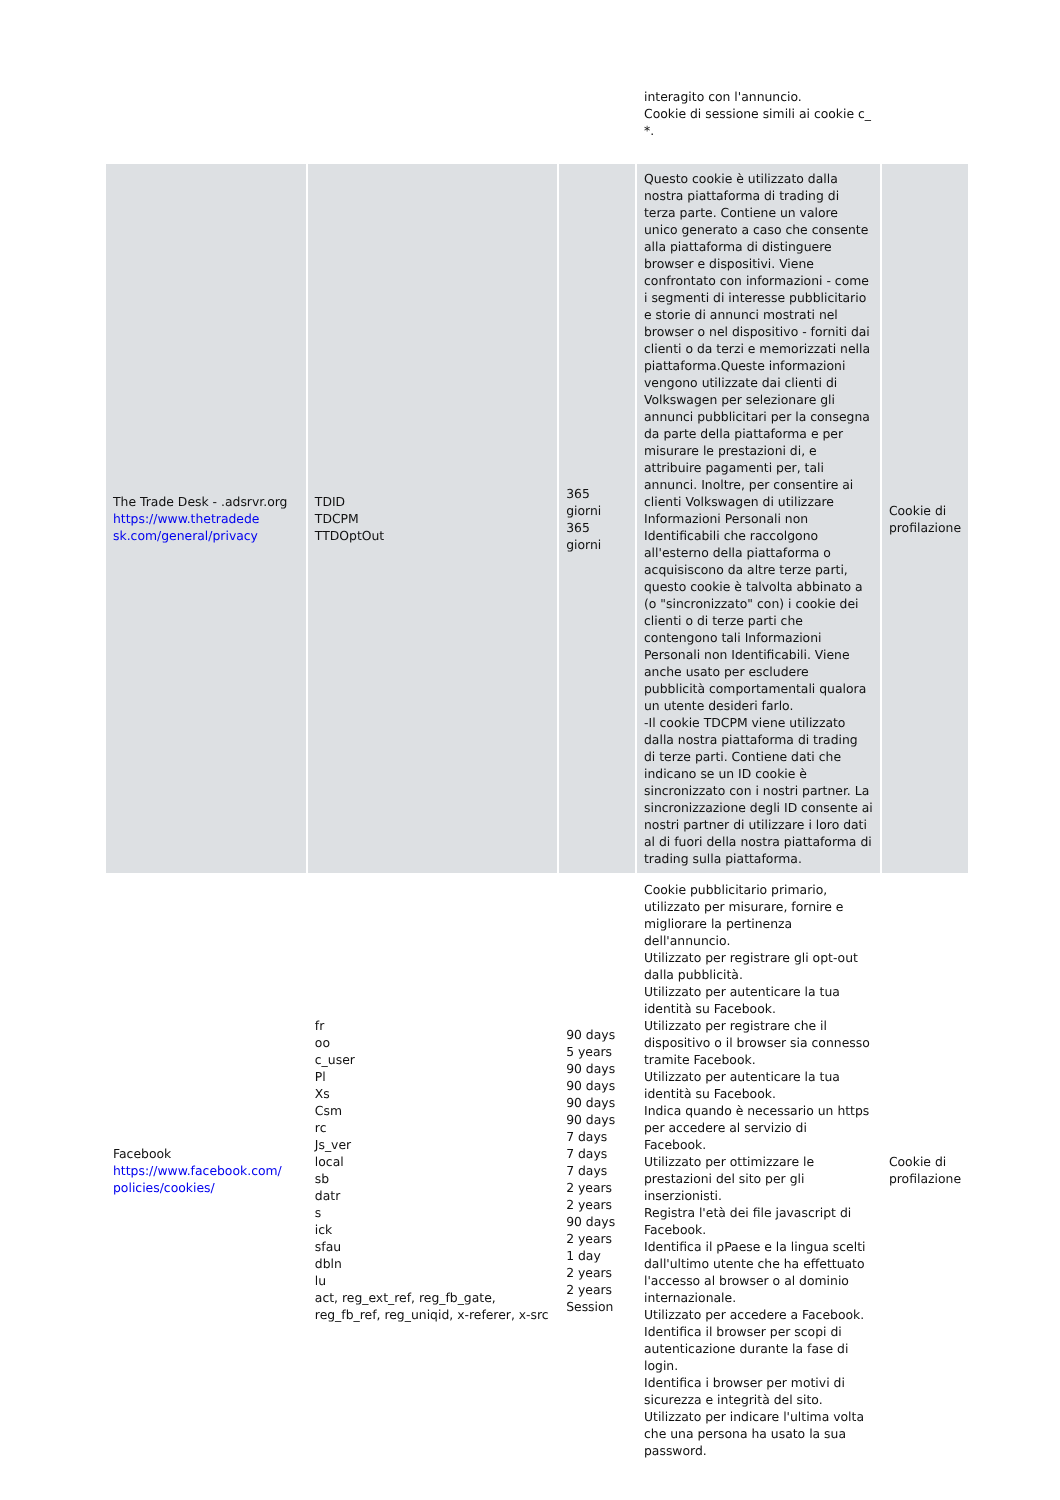| | | | interagito con l'annuncio. Cookie di sessione simili ai cookie c_ *. | |
| The Trade Desk - .adsrvr.org https://www.thetradede sk.com/general/privacy | TDID TDCPM TTDOptOut | 365 giorni 365 giorni | Questo cookie è utilizzato dalla nostra piattaforma di trading di terza parte. Contiene un valore unico generato a caso che consente alla piattaforma di distinguere browser e dispositivi. Viene confrontato con informazioni - come i segmenti di interesse pubblicitario e storie di annunci mostrati nel browser o nel dispositivo - forniti dai clienti o da terzi e memorizzati nella piattaforma.Queste informazioni vengono utilizzate dai clienti di Volkswagen per selezionare gli annunci pubblicitari per la consegna da parte della piattaforma e per misurare le prestazioni di, e attribuire pagamenti per, tali annunci. Inoltre, per consentire ai clienti Volkswagen di utilizzare Informazioni Personali non Identificabili che raccolgono all'esterno della piattaforma o acquisiscono da altre terze parti, questo cookie è talvolta abbinato a (o "sincronizzato" con) i cookie dei clienti o di terze parti che contengono tali Informazioni Personali non Identificabili. Viene anche usato per escludere pubblicità comportamentali qualora un utente desideri farlo. -Il cookie TDCPM viene utilizzato dalla nostra piattaforma di trading di terze parti. Contiene dati che indicano se un ID cookie è sincronizzato con i nostri partner. La sincronizzazione degli ID consente ai nostri partner di utilizzare i loro dati al di fuori della nostra piattaforma di trading sulla piattaforma. | Cookie di profilazione |
| Facebook https://www.facebook.com/ policies/cookies/ | fr oo c_user Pl Xs Csm rc Js_ver local sb datr s ick sfau dbln lu act, reg_ext_ref, reg_fb_gate, reg_fb_ref, reg_uniqid, x-referer, x-src | 90 days 5 years 90 days 90 days 90 days 90 days 7 days 7 days 7 days 2 years 2 years 90 days 2 years 1 day 2 years 2 years Session | Cookie pubblicitario primario, utilizzato per misurare, fornire e migliorare la pertinenza dell'annuncio. Utilizzato per registrare gli opt-out dalla pubblicità. Utilizzato per autenticare la tua identità su Facebook. Utilizzato per registrare che il dispositivo o il browser sia connesso tramite Facebook. Utilizzato per autenticare la tua identità su Facebook. Indica quando è necessario un https per accedere al servizio di Facebook. Utilizzato per ottimizzare le prestazioni del sito per gli inserzionisti. Registra l'età dei file javascript di Facebook. Identifica il pPaese e la lingua scelti dall'ultimo utente che ha effettuato l'accesso al browser o al dominio internazionale. Utilizzato per accedere a Facebook. Identifica il browser per scopi di autenticazione durante la fase di login. Identifica i browser per motivi di sicurezza e integrità del sito. Utilizzato per indicare l'ultima volta che una persona ha usato la sua password. | Cookie di profilazione |